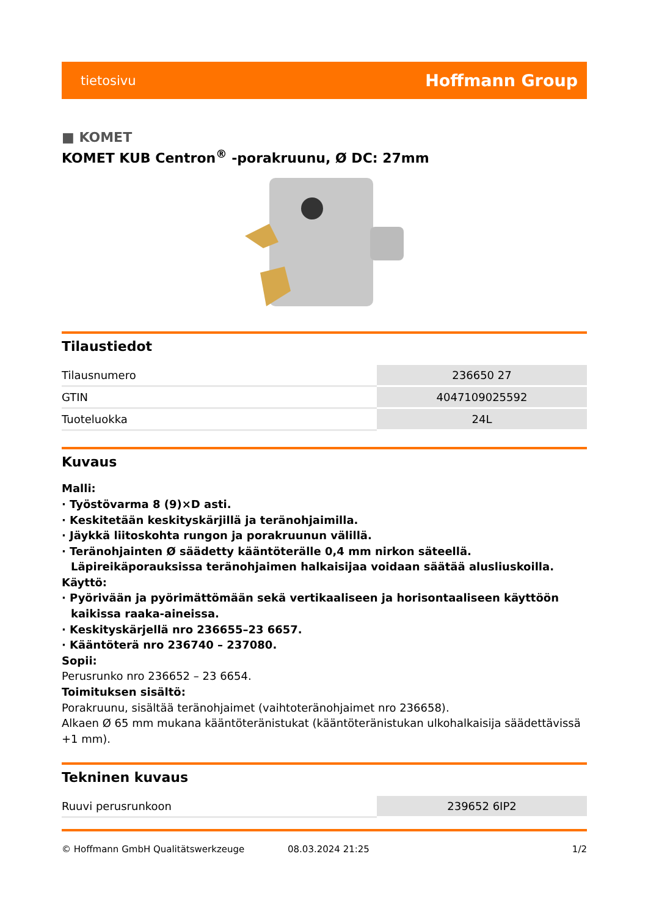tietosivu Hoffmann Group
■ KOMET
KOMET KUB Centron<sup>®</sup> -porakruunu, Ø DC: 27mm
Tilaustiedot
| Tilausnumero | 236650 27 |
| GTIN | 4047109025592 |
| Tuoteluokka | 24L |
Kuvaus
Malli:
· Työstövarma 8 (9)×D asti.
· Keskitetään keskityskärjillä ja teränohjaimilla.
· Jäykkä liitoskohta rungon ja porakruunun välillä.
· Teränohjainten Ø säädetty kääntöterälle 0,4 mm nirkon säteellä. Läpireikäporauksissa teränohjaimen halkaisijaa voidaan säätää alusliuskoilla.
Käyttö:
· Pyörivään ja pyörimättömään sekä vertikaaliseen ja horisontaaliseen käyttöön kaikissa raaka-aineissa.
· Keskityskärjellä nro 236655–23 6657.
· Kääntöterä nro 236740 – 237080.
Sopii:
Perusrunko nro 236652 – 23 6654.
Toimituksen sisältö:
Porakruunu, sisältää teränohjaimet (vaihtoteränohjaimet nro 236658).
Alkaen Ø 65 mm mukana kääntöteränistukat (kääntöteränistukan ulkohalkaisija säädettävissä +1 mm).
Tekninen kuvaus
| Ruuvi perusrunkoon | 239652 6IP2 |
© Hoffmann GmbH Qualitätswerkzeuge 08.03.2024 21:25 1/2